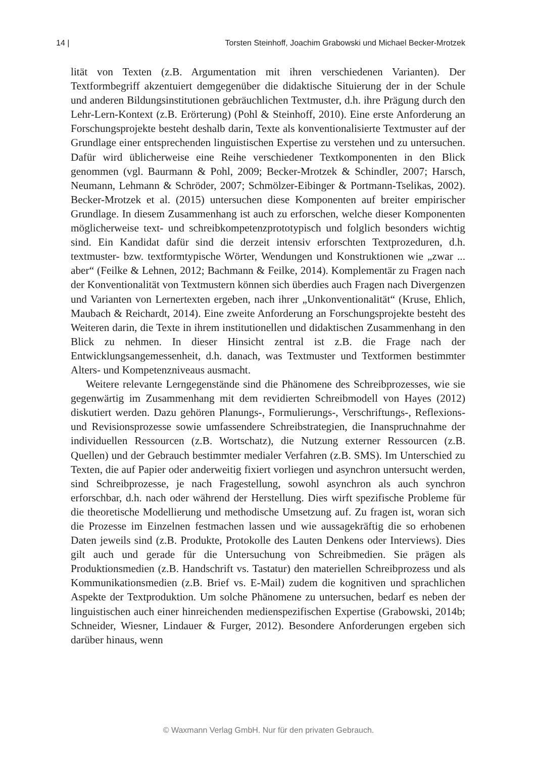14 | Torsten Steinhoff, Joachim Grabowski und Michael Becker-Mrotzek
lität von Texten (z.B. Argumentation mit ihren verschiedenen Varianten). Der Textformbegriff akzentuiert demgegenüber die didaktische Situierung der in der Schule und anderen Bildungsinstitutionen gebräuchlichen Textmuster, d.h. ihre Prägung durch den Lehr-Lern-Kontext (z.B. Erörterung) (Pohl & Steinhoff, 2010). Eine erste Anforderung an Forschungsprojekte besteht deshalb darin, Texte als konventionalisierte Textmuster auf der Grundlage einer entsprechenden linguistischen Expertise zu verstehen und zu untersuchen. Dafür wird üblicherweise eine Reihe verschiedener Textkomponenten in den Blick genommen (vgl. Baurmann & Pohl, 2009; Becker-Mrotzek & Schindler, 2007; Harsch, Neumann, Lehmann & Schröder, 2007; Schmölzer-Eibinger & Portmann-Tselikas, 2002). Becker-Mrotzek et al. (2015) untersuchen diese Komponenten auf breiter empirischer Grundlage. In diesem Zusammenhang ist auch zu erforschen, welche dieser Komponenten möglicherweise text- und schreibkompetenzprototypisch und folglich besonders wichtig sind. Ein Kandidat dafür sind die derzeit intensiv erforschten Textprozeduren, d.h. textmuster- bzw. textformtypische Wörter, Wendungen und Konstruktionen wie „zwar ... aber“ (Feilke & Lehnen, 2012; Bachmann & Feilke, 2014). Komplementär zu Fragen nach der Konventionalität von Textmustern können sich überdies auch Fragen nach Divergenzen und Varianten von Lernertexten ergeben, nach ihrer „Unkonventionalität“ (Kruse, Ehlich, Maubach & Reichardt, 2014). Eine zweite Anforderung an Forschungsprojekte besteht des Weiteren darin, die Texte in ihrem institutionellen und didaktischen Zusammenhang in den Blick zu nehmen. In dieser Hinsicht zentral ist z.B. die Frage nach der Entwicklungsangemessenheit, d.h. danach, was Textmuster und Textformen bestimmter Alters- und Kompetenzniveaus ausmacht.
Weitere relevante Lerngegenstände sind die Phänomene des Schreibprozesses, wie sie gegenwärtig im Zusammenhang mit dem revidierten Schreibmodell von Hayes (2012) diskutiert werden. Dazu gehören Planungs-, Formulierungs-, Verschriftungs-, Reflexions- und Revisionsprozesse sowie umfassendere Schreibstrategien, die Inanspruchnahme der individuellen Ressourcen (z.B. Wortschatz), die Nutzung externer Ressourcen (z.B. Quellen) und der Gebrauch bestimmter medialer Verfahren (z.B. SMS). Im Unterschied zu Texten, die auf Papier oder anderweitig fixiert vorliegen und asynchron untersucht werden, sind Schreibprozesse, je nach Fragestellung, sowohl asynchron als auch synchron erforschbar, d.h. nach oder während der Herstellung. Dies wirft spezifische Probleme für die theoretische Modellierung und methodische Umsetzung auf. Zu fragen ist, woran sich die Prozesse im Einzelnen festmachen lassen und wie aussagekräftig die so erhobenen Daten jeweils sind (z.B. Produkte, Protokolle des Lauten Denkens oder Interviews). Dies gilt auch und gerade für die Untersuchung von Schreibmedien. Sie prägen als Produktionsmedien (z.B. Handschrift vs. Tastatur) den materiellen Schreibprozess und als Kommunikationsmedien (z.B. Brief vs. E-Mail) zudem die kognitiven und sprachlichen Aspekte der Textproduktion. Um solche Phänomene zu untersuchen, bedarf es neben der linguistischen auch einer hinreichenden medienspezifischen Expertise (Grabowski, 2014b; Schneider, Wiesner, Lindauer & Furger, 2012). Besondere Anforderungen ergeben sich darüber hinaus, wenn
© Waxmann Verlag GmbH. Nur für den privaten Gebrauch.